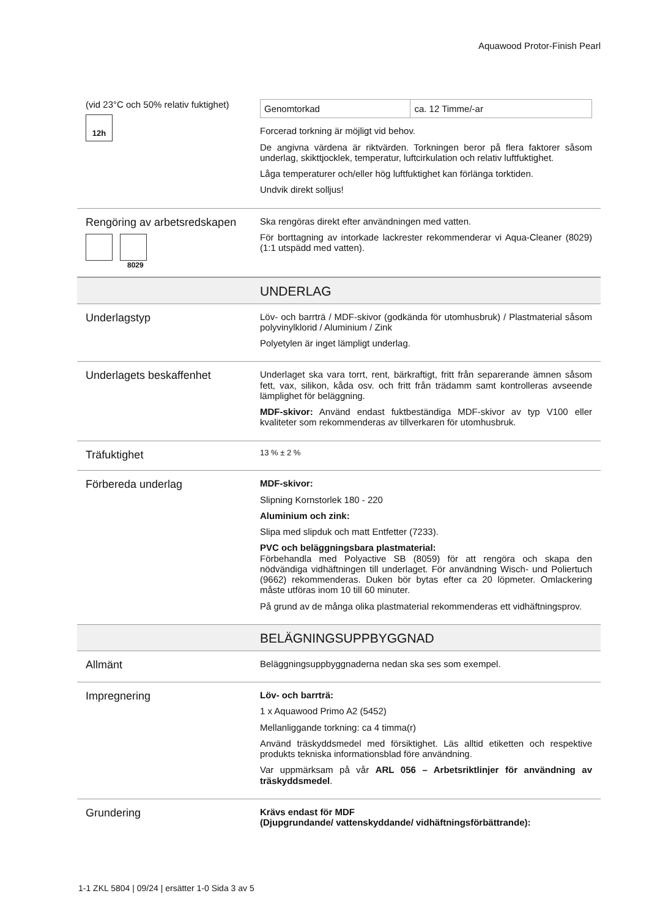Aquawood Protor-Finish Pearl
(vid 23°C och 50% relativ fuktighet)
12h
| Genomtorkad | ca. 12 Timme/-ar |
Forcerad torkning är möjligt vid behov.
De angivna värdena är riktvärden. Torkningen beror på flera faktorer såsom underlag, skikttjocklek, temperatur, luftcirkulation och relativ luftfuktighet.
Låga temperaturer och/eller hög luftfuktighet kan förlänga torktiden.
Undvik direkt solljus!
Rengöring av arbetsredskapen
8029
Ska rengöras direkt efter användningen med vatten.
För borttagning av intorkade lackrester rekommenderar vi Aqua-Cleaner (8029) (1:1 utspädd med vatten).
UNDERLAG
Underlagstyp
Löv- och barrträ / MDF-skivor (godkända för utomhusbruk) / Plastmaterial såsom polyvinylklorid / Aluminium / Zink
Polyetylen är inget lämpligt underlag.
Underlagets beskaffenhet
Underlaget ska vara torrt, rent, bärkraftigt, fritt från separerande ämnen såsom fett, vax, silikon, kåda osv. och fritt från trädamm samt kontrolleras avseende lämplighet för beläggning.
MDF-skivor: Använd endast fuktbeständiga MDF-skivor av typ V100 eller kvaliteter som rekommenderas av tillverkaren för utomhusbruk.
Träfuktighet
13 % ± 2 %
Förbereda underlag
MDF-skivor:
Slipning Kornstorlek 180 - 220
Aluminium och zink:
Slipa med slipduk och matt Entfetter (7233).
PVC och beläggningsbara plastmaterial:
Förbehandla med Polyactive SB (8059) för att rengöra och skapa den nödvändiga vidhäftningen till underlaget. För användning Wisch- und Poliertuch (9662) rekommenderas. Duken bör bytas efter ca 20 löpmeter. Omlackering måste utföras inom 10 till 60 minuter.
På grund av de många olika plastmaterial rekommenderas ett vidhäftningsprov.
BELÄGNINGSUPPBYGGNAD
Allmänt
Beläggningsuppbyggnaderna nedan ska ses som exempel.
Impregnering
Löv- och barrträ:
1 x Aquawood Primo A2 (5452)
Mellanliggande torkning: ca 4 timma(r)
Använd träskyddsmedel med försiktighet. Läs alltid etiketten och respektive produkts tekniska informationsblad före användning.
Var uppmärksam på vår ARL 056 – Arbetsriktlinjer för användning av träskyddsmedel.
Grundering
Krävs endast för MDF
(Djupgrundande/ vattenskyddande/ vidhäftningsförbättrande):
1-1 ZKL 5804 | 09/24 | ersätter 1-0 Sida 3 av 5